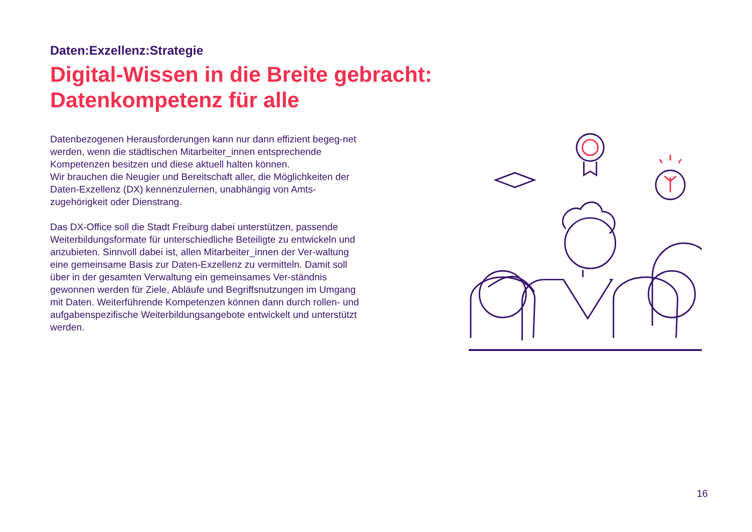Daten:Exzellenz:Strategie
Digital-Wissen in die Breite gebracht:
Datenkompetenz für alle
Datenbezogenen Herausforderungen kann nur dann effizient begeg-net werden, wenn die städtischen Mitarbeiter_innen entsprechende Kompetenzen besitzen und diese aktuell halten können.
Wir brauchen die Neugier und Bereitschaft aller, die Möglichkeiten der Daten-Exzellenz (DX) kennenzulernen, unabhängig von Amts-zugehörigkeit oder Dienstrang.
Das DX-Office soll die Stadt Freiburg dabei unterstützen, passende Weiterbildungsformate für unterschiedliche Beteiligte zu entwickeln und anzubieten. Sinnvoll dabei ist, allen Mitarbeiter_innen der Ver-waltung eine gemeinsame Basis zur Daten-Exzellenz zu vermitteln. Damit soll über in der gesamten Verwaltung ein gemeinsames Ver-ständnis gewonnen werden für Ziele, Abläufe und Begriffsnutzungen im Umgang mit Daten. Weiterführende Kompetenzen können dann durch rollen- und aufgabenspezifische Weiterbildungsangebote entwickelt und unterstützt werden.
16